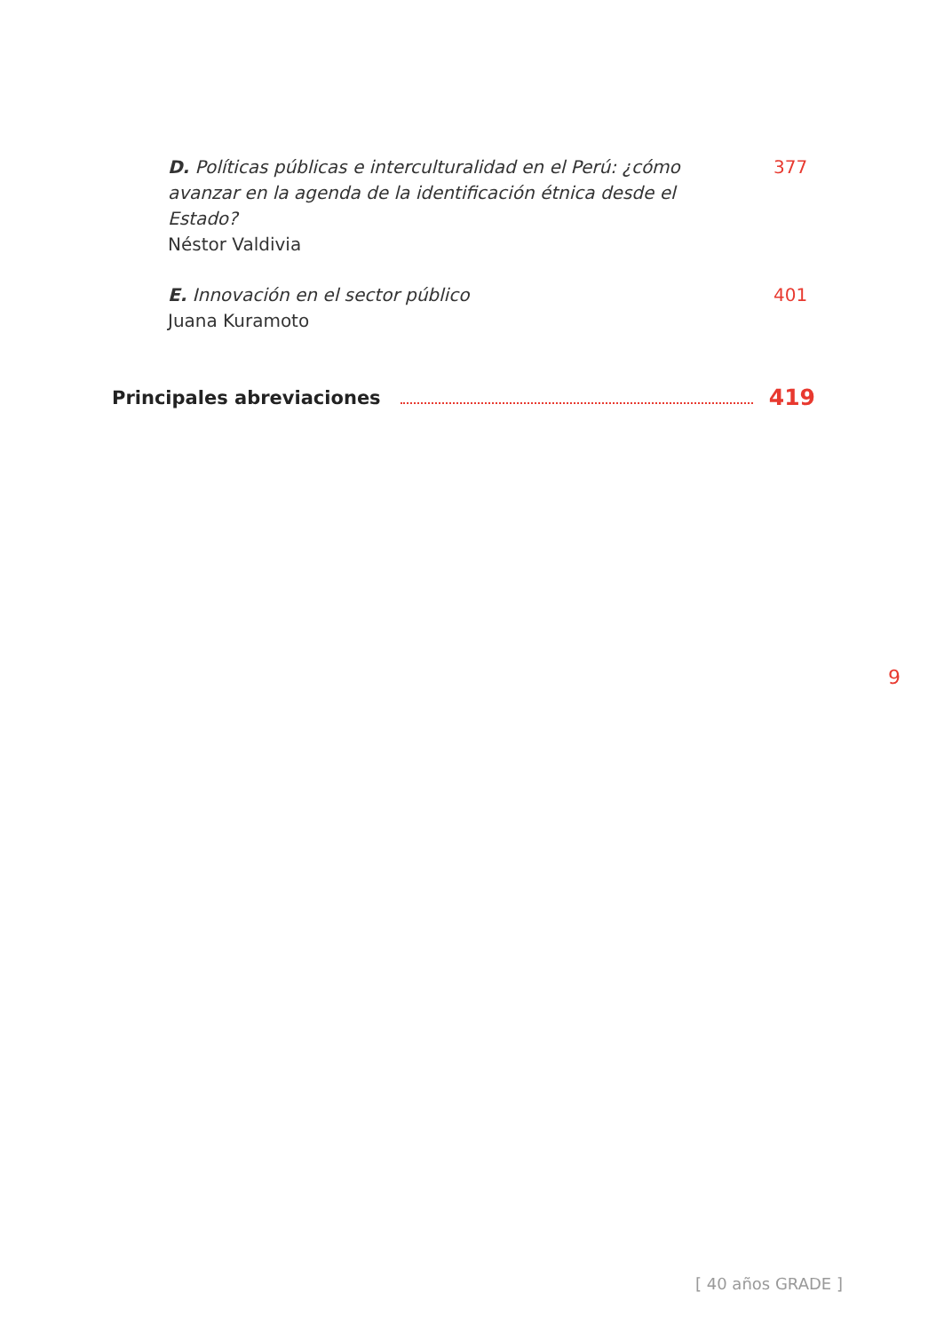D. Políticas públicas e interculturalidad en el Perú: ¿cómo avanzar en la agenda de la identificación étnica desde el Estado?
Néstor Valdivia
377
E. Innovación en el sector público
Juana Kuramoto
401
Principales abreviaciones 419
9
[ 40 años GRADE ]